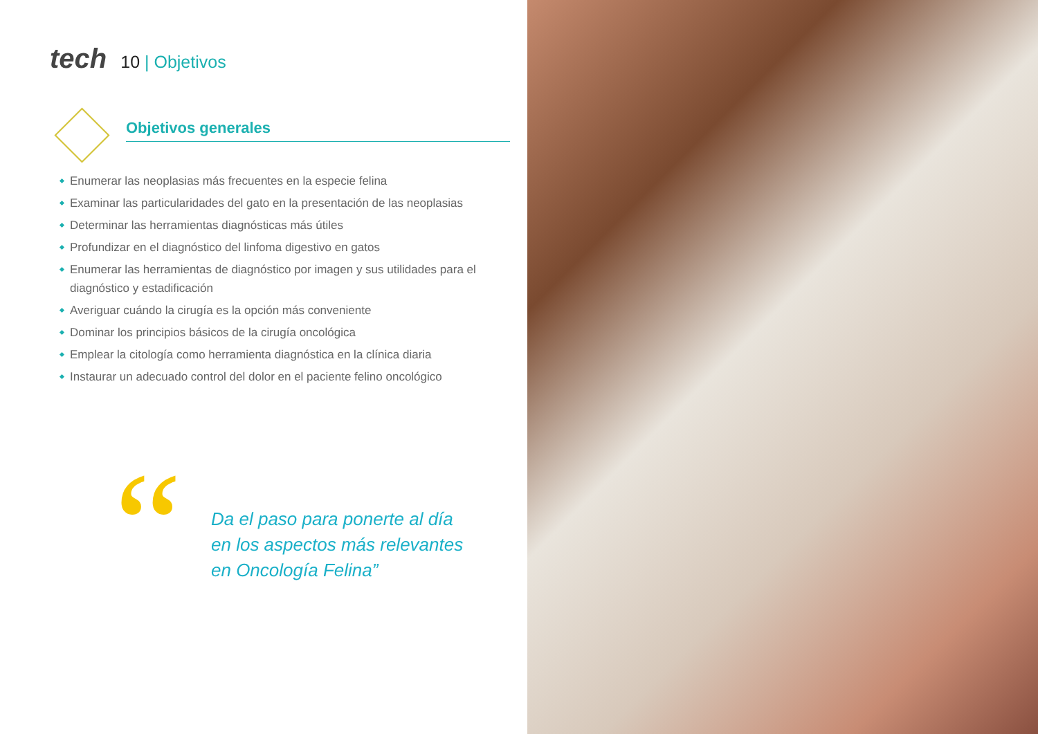tech
10 | Objetivos
Objetivos generales
Enumerar las neoplasias más frecuentes en la especie felina
Examinar las particularidades del gato en la presentación de las neoplasias
Determinar las herramientas diagnósticas más útiles
Profundizar en el diagnóstico del linfoma digestivo en gatos
Enumerar las herramientas de diagnóstico por imagen y sus utilidades para el diagnóstico y estadificación
Averiguar cuándo la cirugía es la opción más conveniente
Dominar los principios básicos de la cirugía oncológica
Emplear la citología como herramienta diagnóstica en la clínica diaria
Instaurar un adecuado control del dolor en el paciente felino oncológico
“
Da el paso para ponerte al día
en los aspectos más relevantes
en Oncología Felina”